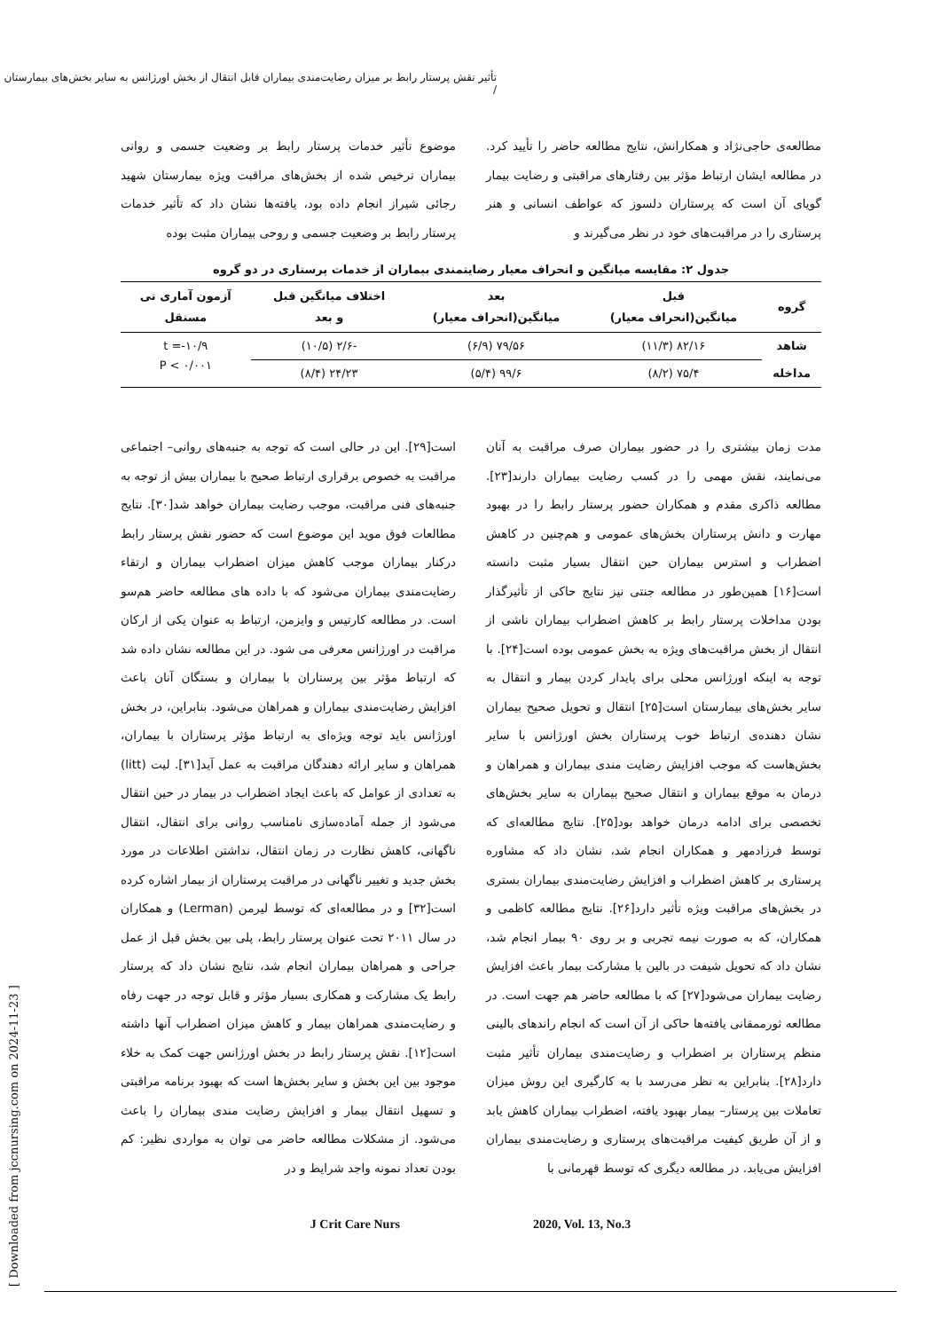تأثیر نقش پرستار رابط بر میزان رضایت‌مندی بیماران قابل انتقال از بخش اورژانس به سایر بخش‌های بیمارستان /
مطالعه‌ی حاجی‌نژاد و همکارانش، نتایج مطالعه حاضر را تأیید کرد. در مطالعه ایشان ارتباط مؤثر بین رفتارهای مراقبتی و رضایت بیمار گویای آن است که پرستاران دلسوز که عواطف انسانی و هنر پرستاری را در مراقبت‌های خود در نظر می‌گیرند و
موضوع تأثیر خدمات پرستار رابط بر وضعیت جسمی و روانی بیماران ترخیص شده از بخش‌های مراقبت ویژه بیمارستان شهید رجائی شیراز انجام داده بود، یافته‌ها نشان داد که تأثیر خدمات پرستار رابط بر وضعیت جسمی و روحی بیماران مثبت بوده
جدول ۲: مقایسه میانگین و انحراف معیار رضایتمندی بیماران از خدمات پرستاری در دو گروه
| گروه | قبل میانگین(انحراف معیار) | بعد میانگین(انحراف معیار) | اختلاف میانگین قبل و بعد | آزمون آماری تی مستقل |
| --- | --- | --- | --- | --- |
| شاهد | ۸۲/۱۶ (۱۱/۳) | ۷۹/۵۶ (۶/۹) | -۲/۶ (۱۰/۵) | t =-۱۰/۹ P < ۰/۰۰۱ |
| مداخله | ۷۵/۴ (۸/۲) | ۹۹/۶ (۵/۴) | ۲۴/۲۳ (۸/۴) | |
مدت زمان بیشتری را در حضور بیماران صرف مراقبت به آنان می‌نمایند، نقش مهمی را در کسب رضایت بیماران دارند[۲۳]. مطالعه ذاکری مقدم و همکاران حضور پرستار رابط را در بهبود مهارت و دانش پرستاران بخش‌های عمومی و هم‌چنین در کاهش اضطراب و استرس بیماران حین انتقال بسیار مثبت دانسته است[۱۶] همین‌طور در مطالعه جنتی نیز نتایج حاکی از تأثیرگذار بودن مداخلات پرستار رابط بر کاهش اضطراب بیماران ناشی از انتقال از بخش مراقبت‌های ویژه به بخش عمومی بوده است[۲۴]. با توجه به اینکه اورژانس محلی برای پایدار کردن بیمار و انتقال به سایر بخش‌های بیمارستان است[۲۵] انتقال و تحویل صحیح بیماران نشان دهنده‌ی ارتباط خوب پرستاران بخش اورژانس با سایر بخش‌هاست که موجب افزایش رضایت مندی بیماران و همراهان و درمان به موقع بیماران و انتقال صحیح بیماران به سایر بخش‌های تخصصی برای ادامه درمان خواهد بود[۲۵]. نتایج مطالعه‌ای که توسط فرزادمهر و همکاران انجام شد، نشان داد که مشاوره پرستاری بر کاهش اضطراب و افزایش رضایت‌مندی بیماران بستری در بخش‌های مراقبت ویژه تأثیر دارد[۲۶]. نتایج مطالعه کاظمی و همکاران، که به صورت نیمه تجربی و بر روی ۹۰ بیمار انجام شد، نشان داد که تحویل شیفت در بالین با مشارکت بیمار باعث افزایش رضایت بیماران می‌شود[۲۷] که با مطالعه حاضر هم جهت است. در مطالعه ثورممقانی یافته‌ها حاکی از آن است که انجام راندهای بالینی منظم پرستاران بر اضطراب و رضایت‌مندی بیماران تأثیر مثبت دارد[۲۸]. بنابراین به نظر می‌رسد با به کارگیری این روش میزان تعاملات بین پرستار– بیمار بهبود یافته، اضطراب بیماران کاهش یابد و از آن طریق کیفیت مراقبت‌های پرستاری و رضایت‌مندی بیماران افزایش می‌یابد. در مطالعه دیگری که توسط قهرمانی با
است[۲۹]. این در حالی است که توجه به جنبه‌های روانی– اجتماعی مراقبت به خصوص برقراری ارتباط صحیح با بیماران بیش از توجه به جنبه‌های فنی مراقبت، موجب رضایت بیماران خواهد شد[۳۰]. نتایج مطالعات فوق موید این موضوع است که حضور نقش پرستار رابط درکنار بیماران موجب کاهش میزان اضطراب بیماران و ارتقاء رضایت‌مندی بیماران می‌شود که با داده های مطالعه حاضر هم‌سو است. در مطالعه کارتیس و وایزمن، ارتباط به عنوان یکی از ارکان مراقبت در اورژانس معرفی می شود. در این مطالعه نشان داده شد که ارتباط مؤثر بین پرستاران با بیماران و بستگان آنان باعث افزایش رضایت‌مندی بیماران و همراهان می‌شود. بنابراین، در بخش اورژانس باید توجه ویژه‌ای به ارتباط مؤثر پرستاران با بیماران، همراهان و سایر ارائه دهندگان مراقبت به عمل آید[۳۱]. لیت (litt) به تعدادی از عوامل که باعث ایجاد اضطراب در بیمار در حین انتقال می‌شود از جمله آماده‌سازی نامناسب روانی برای انتقال، انتقال ناگهانی، کاهش نظارت در زمان انتقال، نداشتن اطلاعات در مورد بخش جدید و تغییر ناگهانی در مراقبت پرستاران از بیمار اشاره کرده است[۳۲] و در مطالعه‌ای که توسط لیرمن (Lerman) و همکاران در سال ۲۰۱۱ تحت عنوان پرستار رابط، پلی بین بخش قبل از عمل جراحی و همراهان بیماران انجام شد، نتایج نشان داد که پرستار رابط یک مشارکت و همکاری بسیار مؤثر و قابل توجه در جهت رفاه و رضایت‌مندی همراهان بیمار و کاهش میزان اضطراب آنها داشته است[۱۲]. نقش پرستار رابط در بخش اورژانس جهت کمک به خلاء موجود بین این بخش و سایر بخش‌ها است که بهبود برنامه مراقبتی و تسهیل انتقال بیمار و افزایش رضایت مندی بیماران را باعث می‌شود. از مشکلات مطالعه حاضر می توان به مواردی نظیر: کم بودن تعداد نمونه واجد شرایط و در
J Crit Care Nurs 2020, Vol. 13, No.3
[ Downloaded from jccnursing.com on 2024-11-23 ]